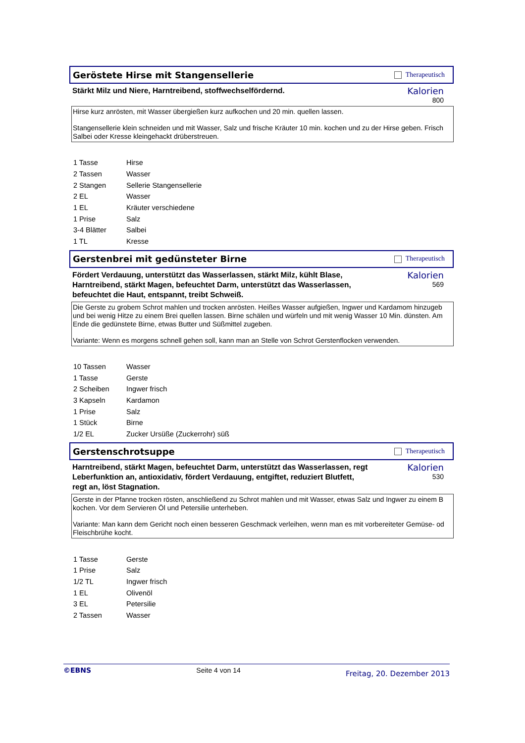Geröstete Hirse mit Stangensellerie
Therapeutisch
Stärkt Milz und Niere, Harntreibend, stoffwechselfördernd.
Kalorien
800
Hirse kurz anrösten, mit Wasser übergießen kurz aufkochen und 20 min. quellen lassen.
Stangensellerie klein schneiden und mit Wasser, Salz und frische Kräuter 10 min. kochen und zu der Hirse geben. Frisch
Salbei oder Kresse kleingehackt drüberstreuen.
| 1 Tasse | Hirse |
| 2 Tassen | Wasser |
| 2 Stangen | Sellerie Stangensellerie |
| 2 EL | Wasser |
| 1 EL | Kräuter verschiedene |
| 1 Prise | Salz |
| 3-4 Blätter | Salbei |
| 1 TL | Kresse |
Gerstenbrei mit gedünsteter Birne
Therapeutisch
Fördert Verdauung, unterstützt das Wasserlassen, stärkt Milz, kühlt Blase, Harntreibend, stärkt Magen, befeuchtet Darm, unterstützt das Wasserlassen, befeuchtet die Haut, entspannt, treibt Schweiß.
Kalorien
569
Die Gerste zu grobem Schrot mahlen und trocken anrösten. Heißes Wasser aufgießen, Ingwer und Kardamom hinzugeb
und bei wenig Hitze zu einem Brei quellen lassen. Birne schälen und würfeln und mit wenig Wasser 10 Min. dünsten. Am
Ende die gedünstete Birne, etwas Butter und Süßmittel zugeben.
Variante: Wenn es morgens schnell gehen soll, kann man an Stelle von Schrot Gerstenflocken verwenden.
| 10 Tassen | Wasser |
| 1 Tasse | Gerste |
| 2 Scheiben | Ingwer frisch |
| 3 Kapseln | Kardamon |
| 1 Prise | Salz |
| 1 Stück | Birne |
| 1/2 EL | Zucker Ursüße (Zuckerrohr) süß |
Gerstenschrotsuppe
Therapeutisch
Harntreibend, stärkt Magen, befeuchtet Darm, unterstützt das Wasserlassen, regt Leberfunktion an, antioxidativ, fördert Verdauung, entgiftet, reduziert Blutfett, regt an, löst Stagnation.
Kalorien
530
Gerste in der Pfanne trocken rösten, anschließend zu Schrot mahlen und mit Wasser, etwas Salz und Ingwer zu einem B
kochen. Vor dem Servieren Öl und Petersilie unterheben.
Variante: Man kann dem Gericht noch einen besseren Geschmack verleihen, wenn man es mit vorbereiteter Gemüse- od
Fleischbrühe kocht.
| 1 Tasse | Gerste |
| 1 Prise | Salz |
| 1/2 TL | Ingwer frisch |
| 1 EL | Olivenöl |
| 3 EL | Petersilie |
| 2 Tassen | Wasser |
©EBNS Seite 4 von 14 Freitag, 20. Dezember 2013